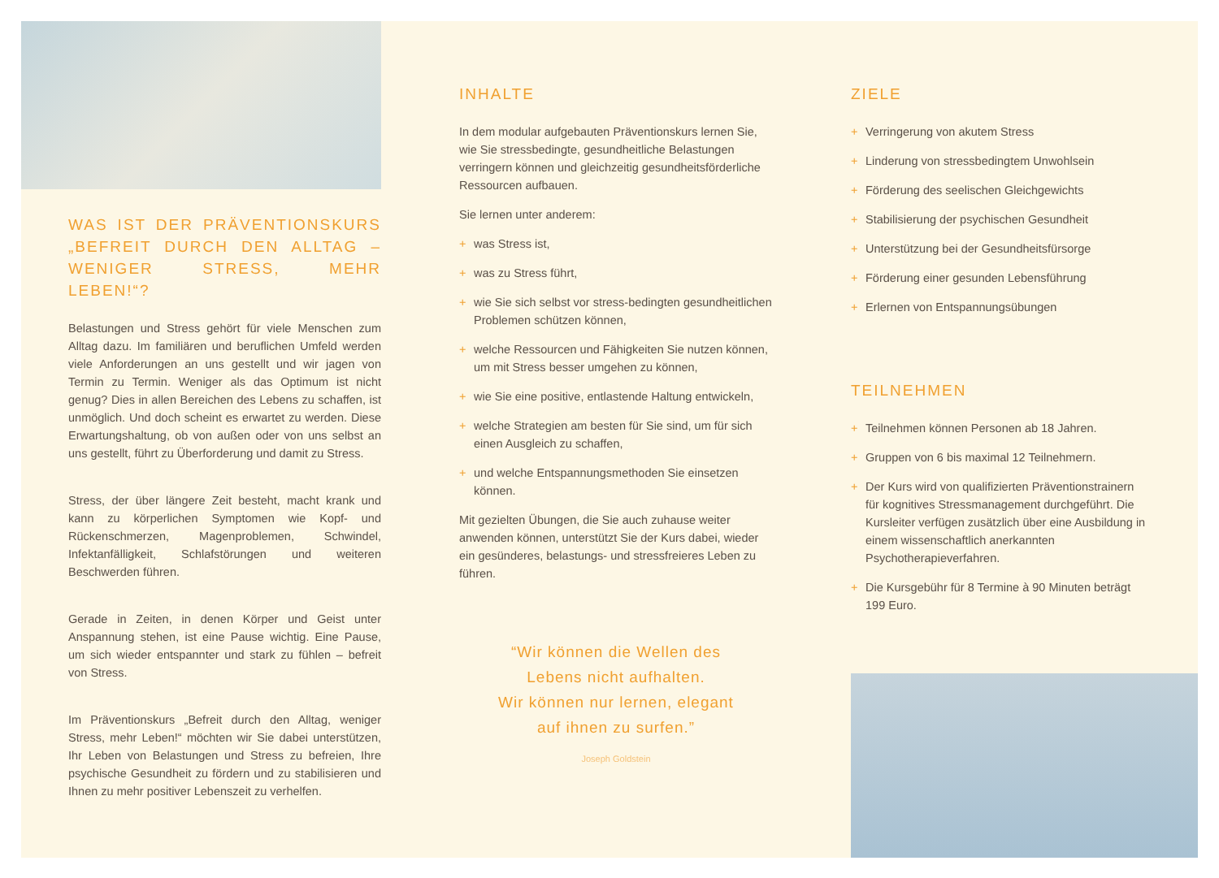WAS IST DER PRÄVENTIONSKURS „BEFREIT DURCH DEN ALLTAG – WENIGER STRESS, MEHR LEBEN!“?
Belastungen und Stress gehört für viele Menschen zum Alltag dazu. Im familiären und beruflichen Umfeld werden viele Anforderungen an uns gestellt und wir jagen von Termin zu Termin. Weniger als das Optimum ist nicht genug? Dies in allen Bereichen des Lebens zu schaffen, ist unmöglich. Und doch scheint es erwartet zu werden. Diese Erwartungshaltung, ob von außen oder von uns selbst an uns gestellt, führt zu Überforderung und damit zu Stress.
Stress, der über längere Zeit besteht, macht krank und kann zu körperlichen Symptomen wie Kopf- und Rückenschmerzen, Magenproblemen, Schwindel, Infektanfälligkeit, Schlafstörungen und weiteren Beschwerden führen.
Gerade in Zeiten, in denen Körper und Geist unter Anspannung stehen, ist eine Pause wichtig. Eine Pause, um sich wieder entspannter und stark zu fühlen – befreit von Stress.
Im Präventionskurs „Befreit durch den Alltag, weniger Stress, mehr Leben!“ möchten wir Sie dabei unterstützen, Ihr Leben von Belastungen und Stress zu befreien, Ihre psychische Gesundheit zu fördern und zu stabilisieren und Ihnen zu mehr positiver Lebenszeit zu verhelfen.
INHALTE
In dem modular aufgebauten Präventionskurs lernen Sie, wie Sie stressbedingte, gesundheitliche Belastungen verringern können und gleichzeitig gesundheitsförderliche Ressourcen aufbauen.
Sie lernen unter anderem:
+ was Stress ist,
+ was zu Stress führt,
+ wie Sie sich selbst vor stress-bedingten gesundheitlichen Problemen schützen können,
+ welche Ressourcen und Fähigkeiten Sie nutzen können, um mit Stress besser umgehen zu können,
+ wie Sie eine positive, entlastende Haltung entwickeln,
+ welche Strategien am besten für Sie sind, um für sich einen Ausgleich zu schaffen,
+ und welche Entspannungsmethoden Sie einsetzen können.
Mit gezielten Übungen, die Sie auch zuhause weiter anwenden können, unterstützt Sie der Kurs dabei, wieder ein gesünderes, belastungs- und stressfreieres Leben zu führen.
“Wir können die Wellen des
Lebens nicht aufhalten.
Wir können nur lernen, elegant
auf ihnen zu surfen.”
Joseph Goldstein
ZIELE
+ Verringerung von akutem Stress
+ Linderung von stressbedingtem Unwohlsein
+ Förderung des seelischen Gleichgewichts
+ Stabilisierung der psychischen Gesundheit
+ Unterstützung bei der Gesundheitsfürsorge
+ Förderung einer gesunden Lebensführung
+ Erlernen von Entspannungsübungen
TEILNEHMEN
+ Teilnehmen können Personen ab 18 Jahren.
+ Gruppen von 6 bis maximal 12 Teilnehmern.
+ Der Kurs wird von qualifizierten Präventionstrainern für kognitives Stressmanagement durchgeführt. Die Kursleiter verfügen zusätzlich über eine Ausbildung in einem wissenschaftlich anerkannten Psychotherapieverfahren.
+ Die Kursgebühr für 8 Termine à 90 Minuten beträgt 199 Euro.